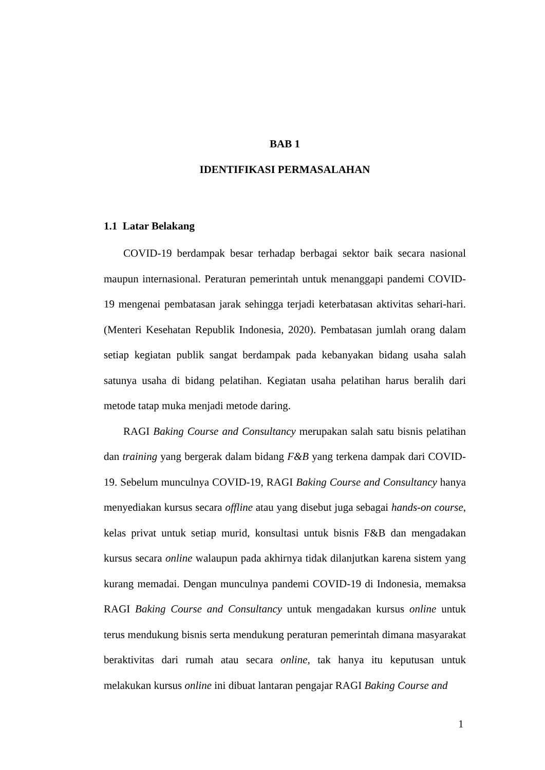BAB 1
IDENTIFIKASI PERMASALAHAN
1.1 Latar Belakang
COVID-19 berdampak besar terhadap berbagai sektor baik secara nasional maupun internasional. Peraturan pemerintah untuk menanggapi pandemi COVID-19 mengenai pembatasan jarak sehingga terjadi keterbatasan aktivitas sehari-hari. (Menteri Kesehatan Republik Indonesia, 2020). Pembatasan jumlah orang dalam setiap kegiatan publik sangat berdampak pada kebanyakan bidang usaha salah satunya usaha di bidang pelatihan. Kegiatan usaha pelatihan harus beralih dari metode tatap muka menjadi metode daring.
RAGI Baking Course and Consultancy merupakan salah satu bisnis pelatihan dan training yang bergerak dalam bidang F&B yang terkena dampak dari COVID-19. Sebelum munculnya COVID-19, RAGI Baking Course and Consultancy hanya menyediakan kursus secara offline atau yang disebut juga sebagai hands-on course, kelas privat untuk setiap murid, konsultasi untuk bisnis F&B dan mengadakan kursus secara online walaupun pada akhirnya tidak dilanjutkan karena sistem yang kurang memadai. Dengan munculnya pandemi COVID-19 di Indonesia, memaksa RAGI Baking Course and Consultancy untuk mengadakan kursus online untuk terus mendukung bisnis serta mendukung peraturan pemerintah dimana masyarakat beraktivitas dari rumah atau secara online, tak hanya itu keputusan untuk melakukan kursus online ini dibuat lantaran pengajar RAGI Baking Course and
1